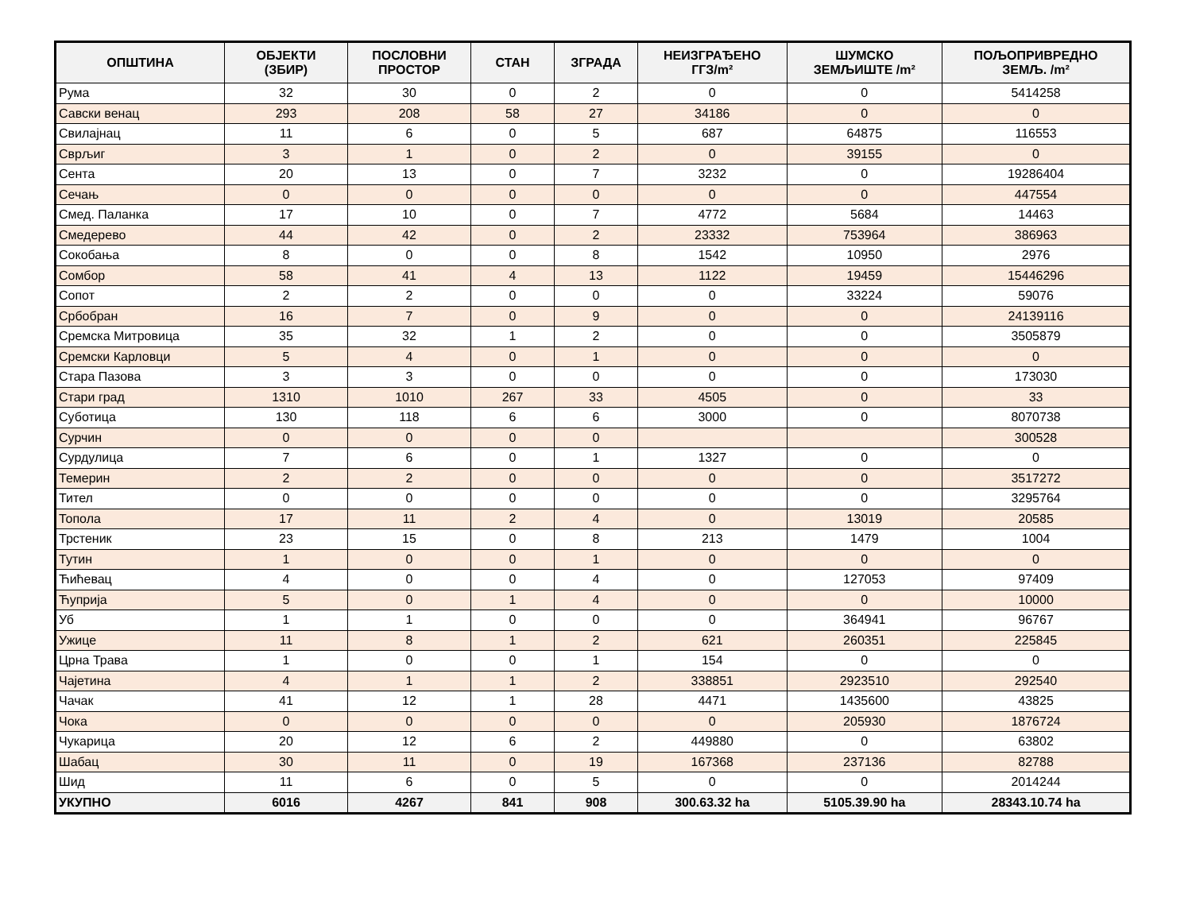| ОПШТИНА | ОБЈЕКТИ (ЗБИР) | ПОСЛОВНИ ПРОСТОР | СТАН | ЗГРАДА | НЕИЗГРАЂЕНО ГГЗ/m² | ШУМСКО ЗЕМЉИШТЕ /m² | ПОЉОПРИВРЕДНО ЗЕМЉ. /m² |
| --- | --- | --- | --- | --- | --- | --- | --- |
| Рума | 32 | 30 | 0 | 2 | 0 | 0 | 5414258 |
| Савски венац | 293 | 208 | 58 | 27 | 34186 | 0 | 0 |
| Свилајнац | 11 | 6 | 0 | 5 | 687 | 64875 | 116553 |
| Сврљиг | 3 | 1 | 0 | 2 | 0 | 39155 | 0 |
| Сента | 20 | 13 | 0 | 7 | 3232 | 0 | 19286404 |
| Сечањ | 0 | 0 | 0 | 0 | 0 | 0 | 447554 |
| Смед. Паланка | 17 | 10 | 0 | 7 | 4772 | 5684 | 14463 |
| Смедерево | 44 | 42 | 0 | 2 | 23332 | 753964 | 386963 |
| Сокобања | 8 | 0 | 0 | 8 | 1542 | 10950 | 2976 |
| Сомбор | 58 | 41 | 4 | 13 | 1122 | 19459 | 15446296 |
| Сопот | 2 | 2 | 0 | 0 | 0 | 33224 | 59076 |
| Србобран | 16 | 7 | 0 | 9 | 0 | 0 | 24139116 |
| Сремска Митровица | 35 | 32 | 1 | 2 | 0 | 0 | 3505879 |
| Сремски Карловци | 5 | 4 | 0 | 1 | 0 | 0 | 0 |
| Стара Пазова | 3 | 3 | 0 | 0 | 0 | 0 | 173030 |
| Стари град | 1310 | 1010 | 267 | 33 | 4505 | 0 | 33 |
| Суботица | 130 | 118 | 6 | 6 | 3000 | 0 | 8070738 |
| Сурчин | 0 | 0 | 0 | 0 | | | 300528 |
| Сурдулица | 7 | 6 | 0 | 1 | 1327 | 0 | 0 |
| Темерин | 2 | 2 | 0 | 0 | 0 | 0 | 3517272 |
| Тител | 0 | 0 | 0 | 0 | 0 | 0 | 3295764 |
| Топола | 17 | 11 | 2 | 4 | 0 | 13019 | 20585 |
| Трстеник | 23 | 15 | 0 | 8 | 213 | 1479 | 1004 |
| Тутин | 1 | 0 | 0 | 1 | 0 | 0 | 0 |
| Ћићевац | 4 | 0 | 0 | 4 | 0 | 127053 | 97409 |
| Ћуприја | 5 | 0 | 1 | 4 | 0 | 0 | 10000 |
| Уб | 1 | 1 | 0 | 0 | 0 | 364941 | 96767 |
| Ужице | 11 | 8 | 1 | 2 | 621 | 260351 | 225845 |
| Црна Трава | 1 | 0 | 0 | 1 | 154 | 0 | 0 |
| Чајетина | 4 | 1 | 1 | 2 | 338851 | 2923510 | 292540 |
| Чачак | 41 | 12 | 1 | 28 | 4471 | 1435600 | 43825 |
| Чока | 0 | 0 | 0 | 0 | 0 | 205930 | 1876724 |
| Чукарица | 20 | 12 | 6 | 2 | 449880 | 0 | 63802 |
| Шабац | 30 | 11 | 0 | 19 | 167368 | 237136 | 82788 |
| Шид | 11 | 6 | 0 | 5 | 0 | 0 | 2014244 |
| УКУПНО | 6016 | 4267 | 841 | 908 | 300.63.32 ha | 5105.39.90 ha | 28343.10.74 ha |